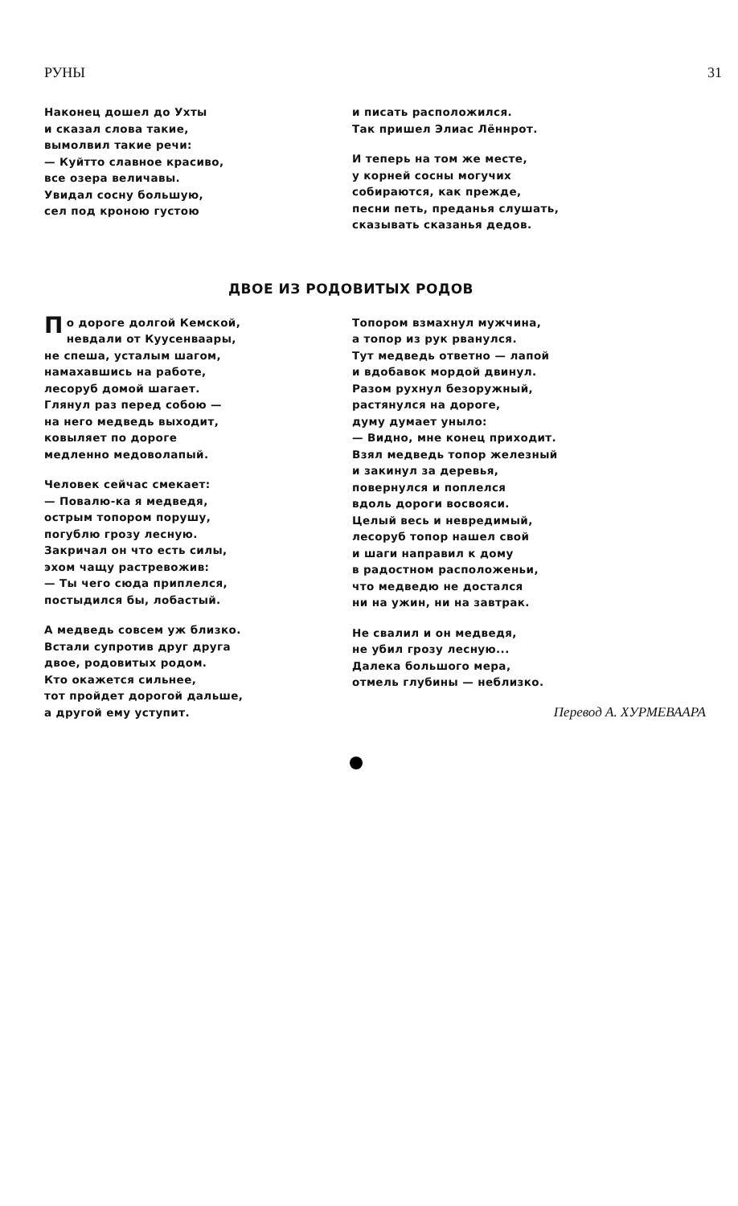РУНЫ 31
Наконец дошел до Ухты
и сказал слова такие,
вымолвил такие речи:
— Куйтто славное красиво,
все озера величавы.
Увидал сосну большую,
сел под кроною густою
и писать расположился.
Так пришел Элиас Лённрот.
И теперь на том же месте,
у корней сосны могучих
собираются, как прежде,
песни петь, преданья слушать,
сказывать сказанья дедов.
ДВОЕ ИЗ РОДОВИТЫХ РОДОВ
По дороге долгой Кемской,
невдали от Куусенваары,
не спеша, усталым шагом,
намахавшись на работе,
лесоруб домой шагает.
Глянул раз перед собою —
на него медведь выходит,
ковыляет по дороге
медленно медоволапый.
Человек сейчас смекает:
— Повалю-ка я медведя,
острым топором порушу,
погублю грозу лесную.
Закричал он что есть силы,
эхом чащу растревожив:
— Ты чего сюда приплелся,
постыдился бы, лобастый.
А медведь совсем уж близко.
Встали супротив друг друга
двое, родовитых родом.
Кто окажется сильнее,
тот пройдет дорогой дальше,
а другой ему уступит.
Топором взмахнул мужчина,
а топор из рук рванулся.
Тут медведь ответно — лапой
и вдобавок мордой двинул.
Разом рухнул безоружный,
растянулся на дороге,
думу думает уныло:
— Видно, мне конец приходит.
Взял медведь топор железный
и закинул за деревья,
повернулся и поплелся
вдоль дороги восвояси.
Целый весь и невредимый,
лесоруб топор нашел свой
и шаги направил к дому
в радостном расположеньи,
что медведю не достался
ни на ужин, ни на завтрак.
Не свалил и он медведя,
не убил грозу лесную...
Далека большого мера,
отмель глубины — неблизко.
Перевод А. ХУРМЕВААРА